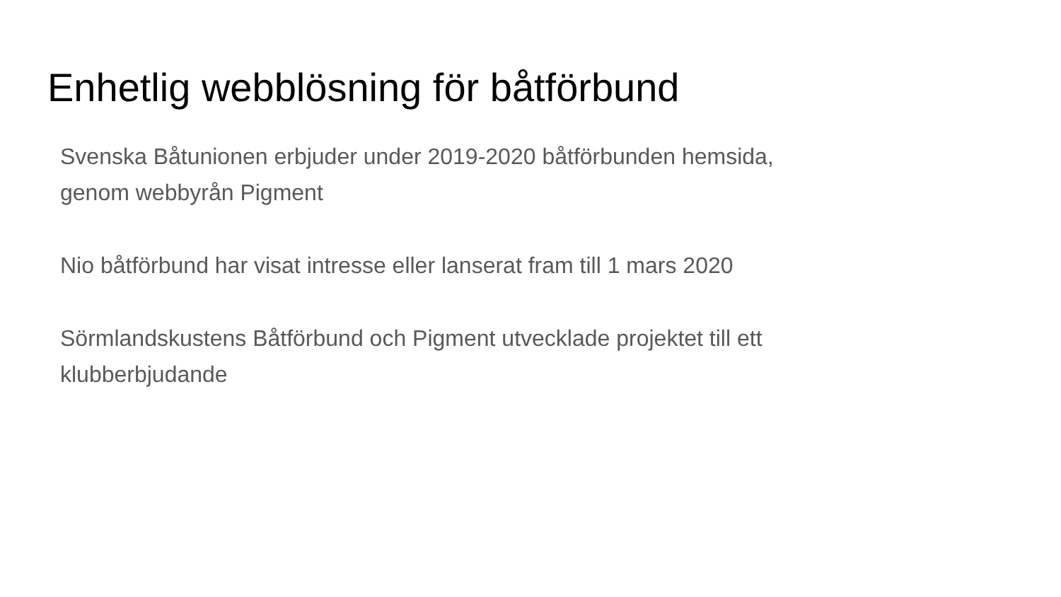Enhetlig webblösning för båtförbund
Svenska Båtunionen erbjuder under 2019-2020 båtförbunden hemsida,
genom webbyrån Pigment
Nio båtförbund har visat intresse eller lanserat fram till 1 mars 2020
Sörmlandskustens Båtförbund och Pigment utvecklade projektet till ett
klubberbjudande